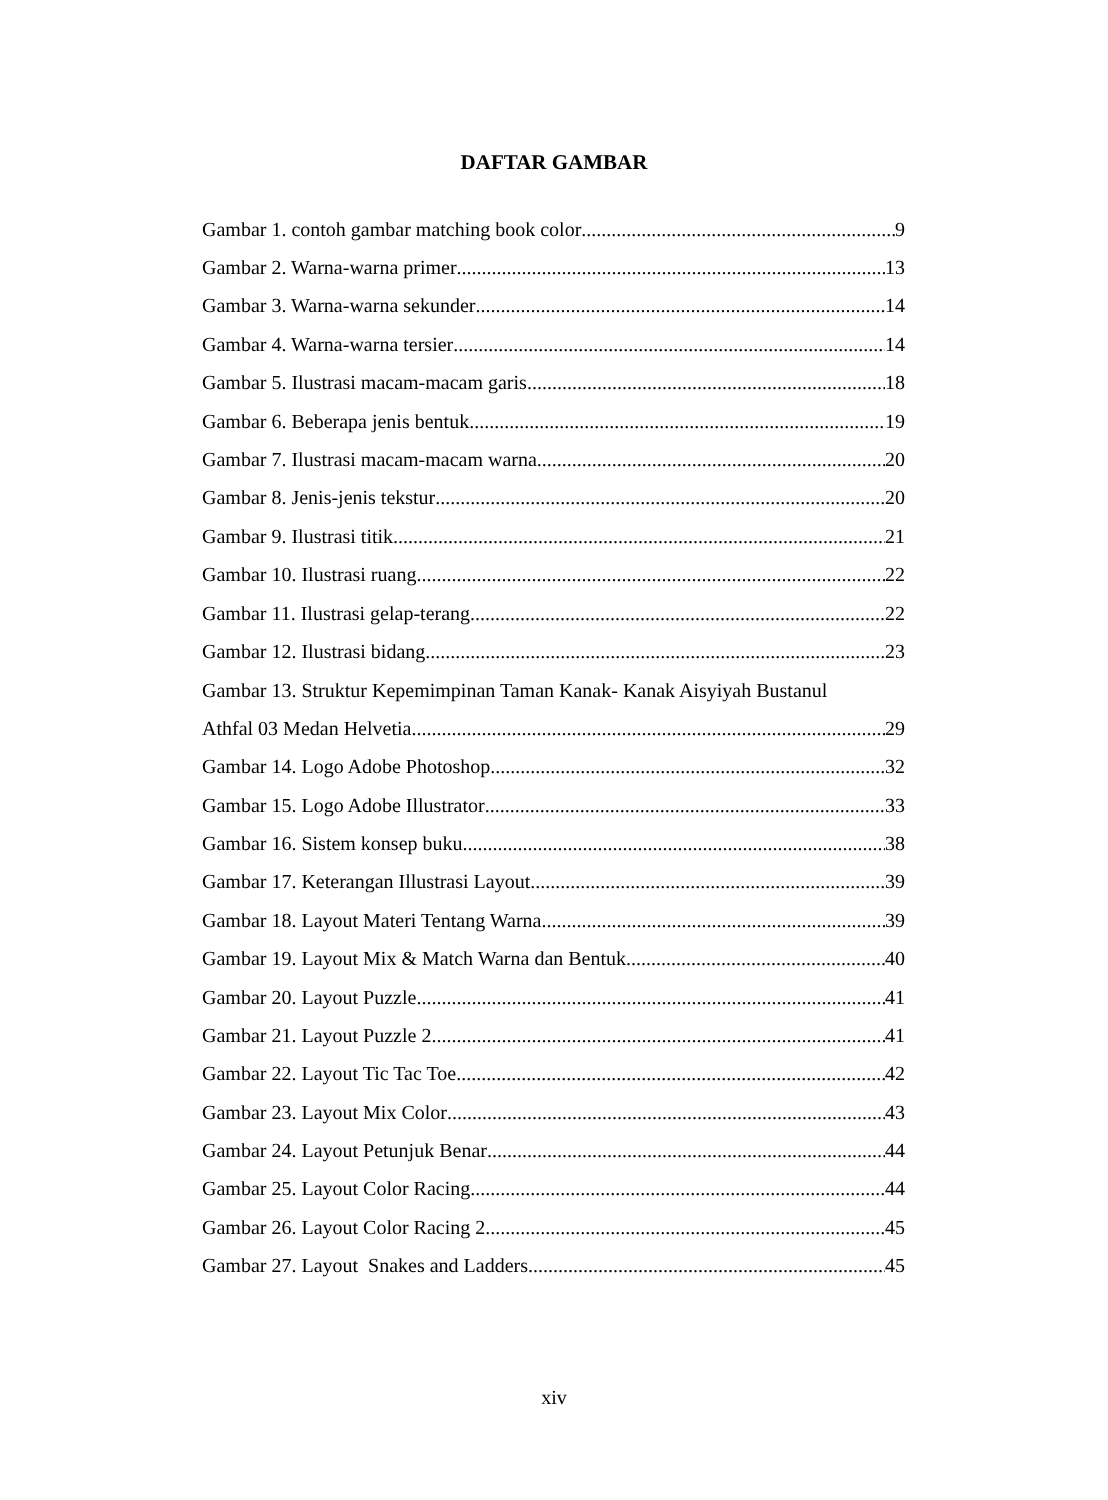DAFTAR GAMBAR
Gambar 1. contoh gambar matching book color 9
Gambar 2. Warna-warna primer 13
Gambar 3. Warna-warna sekunder 14
Gambar 4. Warna-warna tersier 14
Gambar 5. Ilustrasi macam-macam garis 18
Gambar 6. Beberapa jenis bentuk 19
Gambar 7. Ilustrasi macam-macam warna 20
Gambar 8. Jenis-jenis tekstur 20
Gambar 9. Ilustrasi titik 21
Gambar 10. Ilustrasi ruang 22
Gambar 11. Ilustrasi gelap-terang 22
Gambar 12. Ilustrasi bidang 23
Gambar 13. Struktur Kepemimpinan Taman Kanak- Kanak Aisyiyah Bustanul
Athfal 03 Medan Helvetia 29
Gambar 14. Logo Adobe Photoshop 32
Gambar 15. Logo Adobe Illustrator 33
Gambar 16. Sistem konsep buku 38
Gambar 17. Keterangan Illustrasi Layout 39
Gambar 18. Layout Materi Tentang Warna 39
Gambar 19. Layout Mix & Match Warna dan Bentuk 40
Gambar 20. Layout Puzzle 41
Gambar 21. Layout Puzzle 2 41
Gambar 22. Layout Tic Tac Toe 42
Gambar 23. Layout Mix Color 43
Gambar 24. Layout Petunjuk Benar 44
Gambar 25. Layout Color Racing 44
Gambar 26. Layout Color Racing 2 45
Gambar 27. Layout Snakes and Ladders 45
xiv